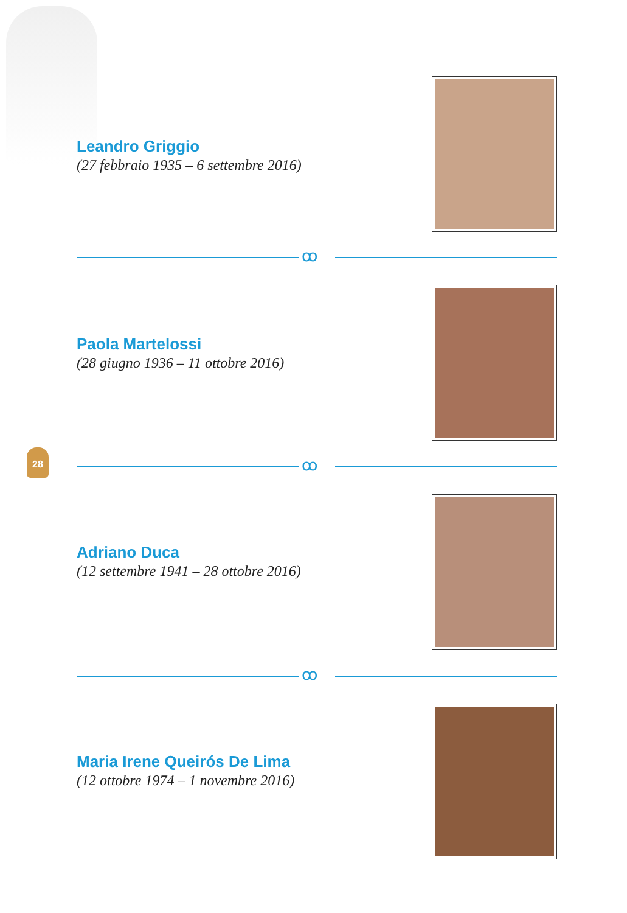Leandro Griggio
(27 febbraio 1935 – 6 settembre 2016)
ꝏ
Paola Martelossi
(28 giugno 1936 – 11 ottobre 2016)
28
ꝏ
Adriano Duca
(12 settembre 1941 – 28 ottobre 2016)
ꝏ
Maria Irene Queirós De Lima
(12 ottobre 1974 – 1 novembre 2016)